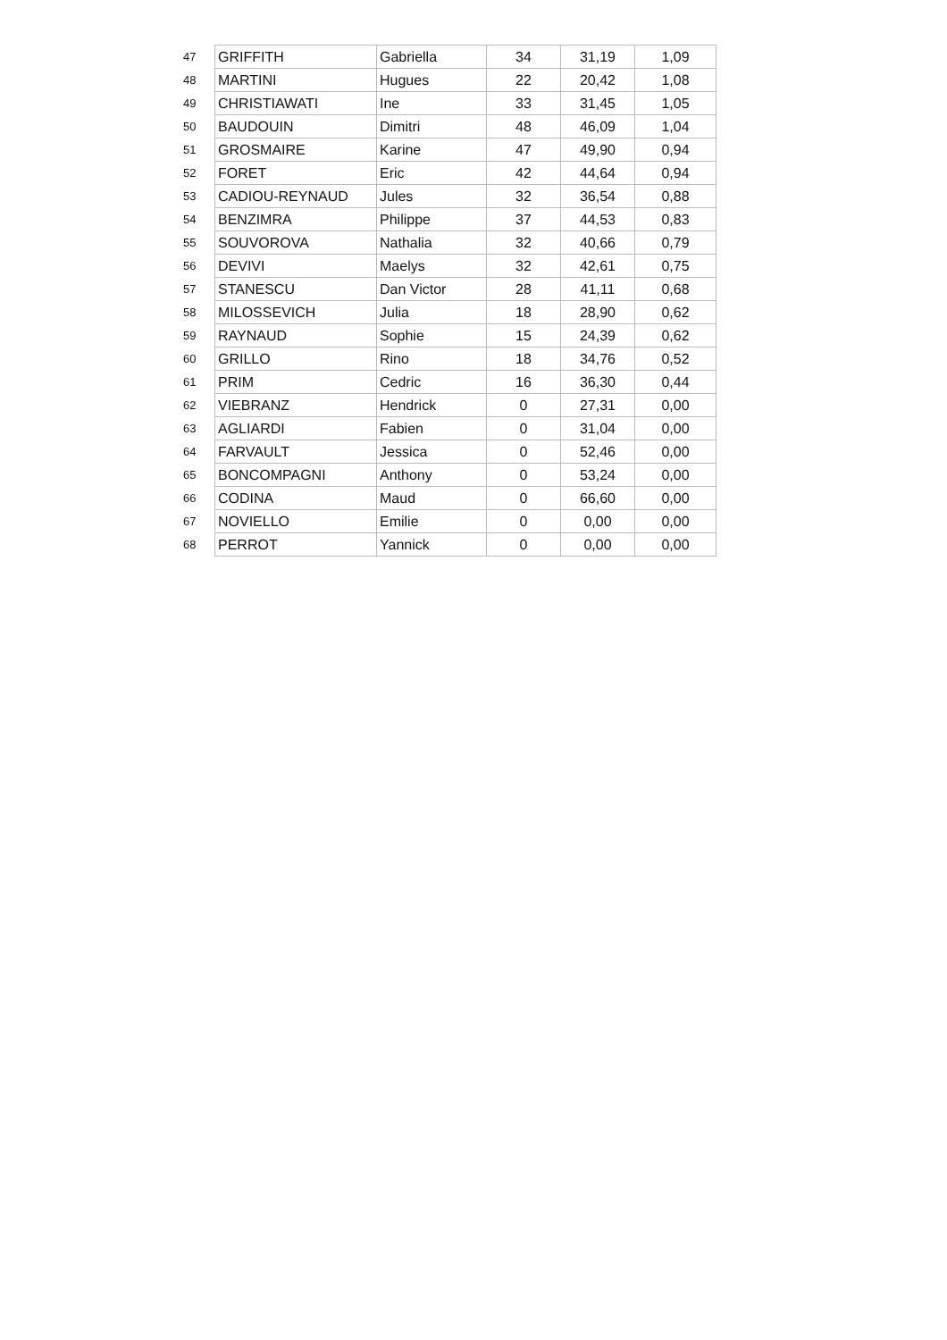| 47 | GRIFFITH | Gabriella | 34 | 31,19 | 1,09 |
| 48 | MARTINI | Hugues | 22 | 20,42 | 1,08 |
| 49 | CHRISTIAWATI | Ine | 33 | 31,45 | 1,05 |
| 50 | BAUDOUIN | Dimitri | 48 | 46,09 | 1,04 |
| 51 | GROSMAIRE | Karine | 47 | 49,90 | 0,94 |
| 52 | FORET | Eric | 42 | 44,64 | 0,94 |
| 53 | CADIOU-REYNAUD | Jules | 32 | 36,54 | 0,88 |
| 54 | BENZIMRA | Philippe | 37 | 44,53 | 0,83 |
| 55 | SOUVOROVA | Nathalia | 32 | 40,66 | 0,79 |
| 56 | DEVIVI | Maelys | 32 | 42,61 | 0,75 |
| 57 | STANESCU | Dan Victor | 28 | 41,11 | 0,68 |
| 58 | MILOSSEVICH | Julia | 18 | 28,90 | 0,62 |
| 59 | RAYNAUD | Sophie | 15 | 24,39 | 0,62 |
| 60 | GRILLO | Rino | 18 | 34,76 | 0,52 |
| 61 | PRIM | Cedric | 16 | 36,30 | 0,44 |
| 62 | VIEBRANZ | Hendrick | 0 | 27,31 | 0,00 |
| 63 | AGLIARDI | Fabien | 0 | 31,04 | 0,00 |
| 64 | FARVAULT | Jessica | 0 | 52,46 | 0,00 |
| 65 | BONCOMPAGNI | Anthony | 0 | 53,24 | 0,00 |
| 66 | CODINA | Maud | 0 | 66,60 | 0,00 |
| 67 | NOVIELLO | Emilie | 0 | 0,00 | 0,00 |
| 68 | PERROT | Yannick | 0 | 0,00 | 0,00 |